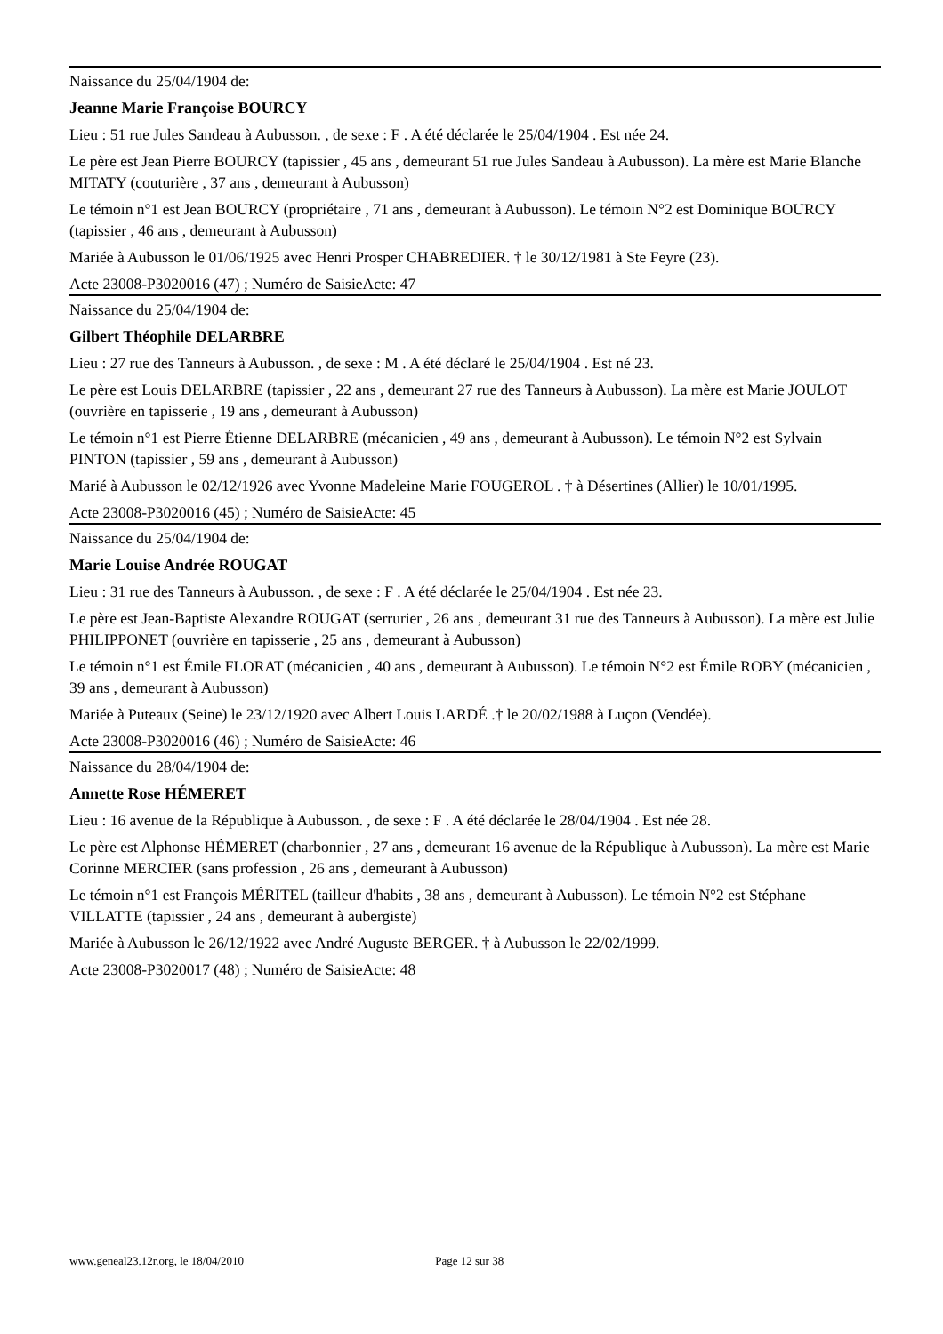Naissance du 25/04/1904 de:
Jeanne Marie Françoise BOURCY
Lieu : 51 rue Jules Sandeau à Aubusson. , de sexe : F . A été déclarée le 25/04/1904 . Est née 24.
Le père est Jean Pierre BOURCY (tapissier , 45 ans , demeurant 51 rue Jules Sandeau à Aubusson). La mère est Marie Blanche MITATY (couturière , 37 ans , demeurant à Aubusson)
Le témoin n°1 est Jean BOURCY (propriétaire , 71 ans , demeurant à Aubusson). Le témoin N°2 est Dominique BOURCY (tapissier , 46 ans , demeurant à Aubusson)
Mariée à Aubusson le 01/06/1925 avec Henri Prosper CHABREDIER. † le 30/12/1981 à Ste Feyre (23).
Acte 23008-P3020016 (47) ; Numéro de SaisieActe: 47
Naissance du 25/04/1904 de:
Gilbert Théophile DELARBRE
Lieu : 27 rue des Tanneurs à Aubusson. , de sexe : M . A été déclaré le 25/04/1904 . Est né 23.
Le père est Louis DELARBRE (tapissier , 22 ans , demeurant 27 rue des Tanneurs à Aubusson). La mère est Marie JOULOT (ouvrière en tapisserie , 19 ans , demeurant à Aubusson)
Le témoin n°1 est Pierre Étienne DELARBRE (mécanicien , 49 ans , demeurant à Aubusson). Le témoin N°2 est Sylvain PINTON (tapissier , 59 ans , demeurant à Aubusson)
Marié à Aubusson le 02/12/1926 avec Yvonne Madeleine Marie FOUGEROL . † à Désertines (Allier) le 10/01/1995.
Acte 23008-P3020016 (45) ; Numéro de SaisieActe: 45
Naissance du 25/04/1904 de:
Marie Louise Andrée ROUGAT
Lieu : 31 rue des Tanneurs à Aubusson. , de sexe : F . A été déclarée le 25/04/1904 . Est née 23.
Le père est Jean-Baptiste Alexandre ROUGAT (serrurier , 26 ans , demeurant 31 rue des Tanneurs à Aubusson). La mère est Julie PHILIPPONET (ouvrière en tapisserie , 25 ans , demeurant à Aubusson)
Le témoin n°1 est Émile FLORAT (mécanicien , 40 ans , demeurant à Aubusson). Le témoin N°2 est Émile ROBY (mécanicien , 39 ans , demeurant à Aubusson)
Mariée à Puteaux (Seine) le 23/12/1920 avec Albert Louis LARDÉ .† le 20/02/1988 à Luçon (Vendée).
Acte 23008-P3020016 (46) ; Numéro de SaisieActe: 46
Naissance du 28/04/1904 de:
Annette Rose HÉMERET
Lieu : 16 avenue de la République à Aubusson. , de sexe : F . A été déclarée le 28/04/1904 . Est née 28.
Le père est Alphonse HÉMERET (charbonnier , 27 ans , demeurant 16 avenue de la République à Aubusson). La mère est Marie Corinne MERCIER (sans profession , 26 ans , demeurant à Aubusson)
Le témoin n°1 est François MÉRITEL (tailleur d'habits , 38 ans , demeurant à Aubusson). Le témoin N°2 est Stéphane VILLATTE (tapissier , 24 ans , demeurant à aubergiste)
Mariée à Aubusson le 26/12/1922 avec André Auguste BERGER. † à Aubusson le 22/02/1999.
Acte 23008-P3020017 (48) ; Numéro de SaisieActe: 48
www.geneal23.12r.org, le 18/04/2010 Page 12 sur 38